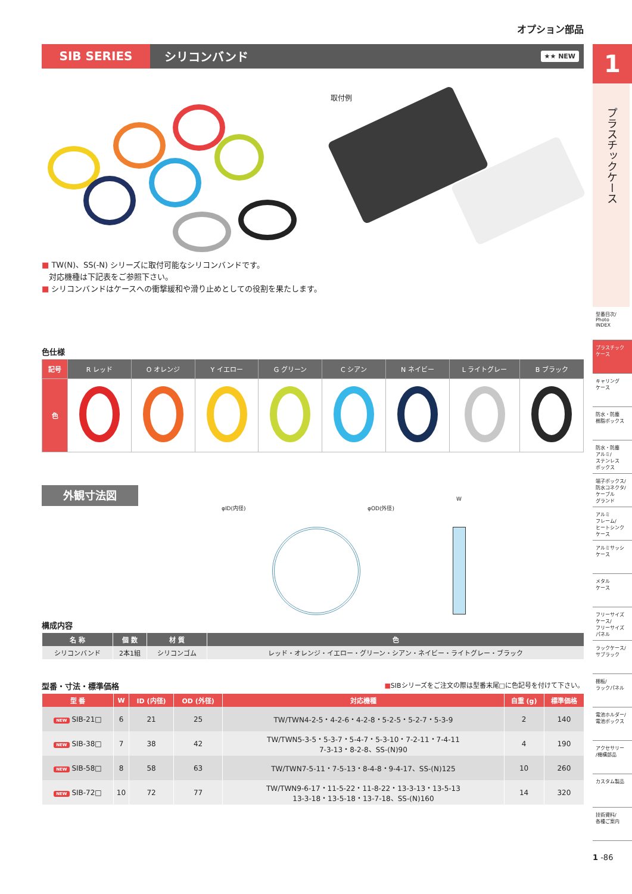オプション部品
SIB SERIES
シリコンバンド
★★ NEW
取付例
■ TW(N)、SS(-N) シリーズに取付可能なシリコンバンドです。
対応機種は下記表をご参照下さい。
■ シリコンバンドはケースへの衝撃緩和や滑り止めとしての役割を果たします。
色仕様
| 記号 | R レッド | O オレンジ | Y イエロー | G グリーン | C シアン | N ネイビー | L ライトグレー | B ブラック |
| --- | --- | --- | --- | --- | --- | --- | --- | --- |
| 色 | | | | | | | | |
外観寸法図
φID(内径) φOD(外径)
W
構成内容
| 名 称 | 個 数 | 材 質 | 色 |
| --- | --- | --- | --- |
| シリコンバンド | 2本1組 | シリコンゴム | レッド・オレンジ・イエロー・グリーン・シアン・ネイビー・ライトグレー・ブラック |
型番・寸法・標準価格
■SIBシリーズをご注文の際は型番末尾□に色記号を付けて下さい。
| 型 番 | W | ID (内径) | OD (外径) | 対応機種 | 自重 (g) | 標準価格 |
| --- | --- | --- | --- | --- | --- | --- |
| NEW SIB-21□ | 6 | 21 | 25 | TW/TWN4-2-5・4-2-6・4-2-8・5-2-5・5-2-7・5-3-9 | 2 | 140 |
| NEW SIB-38□ | 7 | 38 | 42 | TW/TWN5-3-5・5-3-7・5-4-7・5-3-10・7-2-11・7-4-11 7-3-13・8-2-8、SS-(N)90 | 4 | 190 |
| NEW SIB-58□ | 8 | 58 | 63 | TW/TWN7-5-11・7-5-13・8-4-8・9-4-17、SS-(N)125 | 10 | 260 |
| NEW SIB-72□ | 10 | 72 | 77 | TW/TWN9-6-17・11-5-22・11-8-22・13-3-13・13-5-13 13-3-18・13-5-18・13-7-18、SS-(N)160 | 14 | 320 |
1
プラスチックケース
型番目次/
Photo
INDEX
プラスチック
ケース
キャリング
ケース
防水・防塵
樹脂ボックス
防水・防塵
アルミ/
ステンレス
ボックス
端子ボックス/
防水コネクタ/
ケーブル
グランド
アルミ
フレーム/
ヒートシンク
ケース
アルミサッシ
ケース
メタル
ケース
フリーサイズ
ケース/
フリーサイズ
パネル
ラックケース/
サブラック
棚板/
ラックパネル
電池ホルダー/
電池ボックス
アクセサリー
/機構部品
カスタム製品
技術資料/
各種ご案内
1 -86